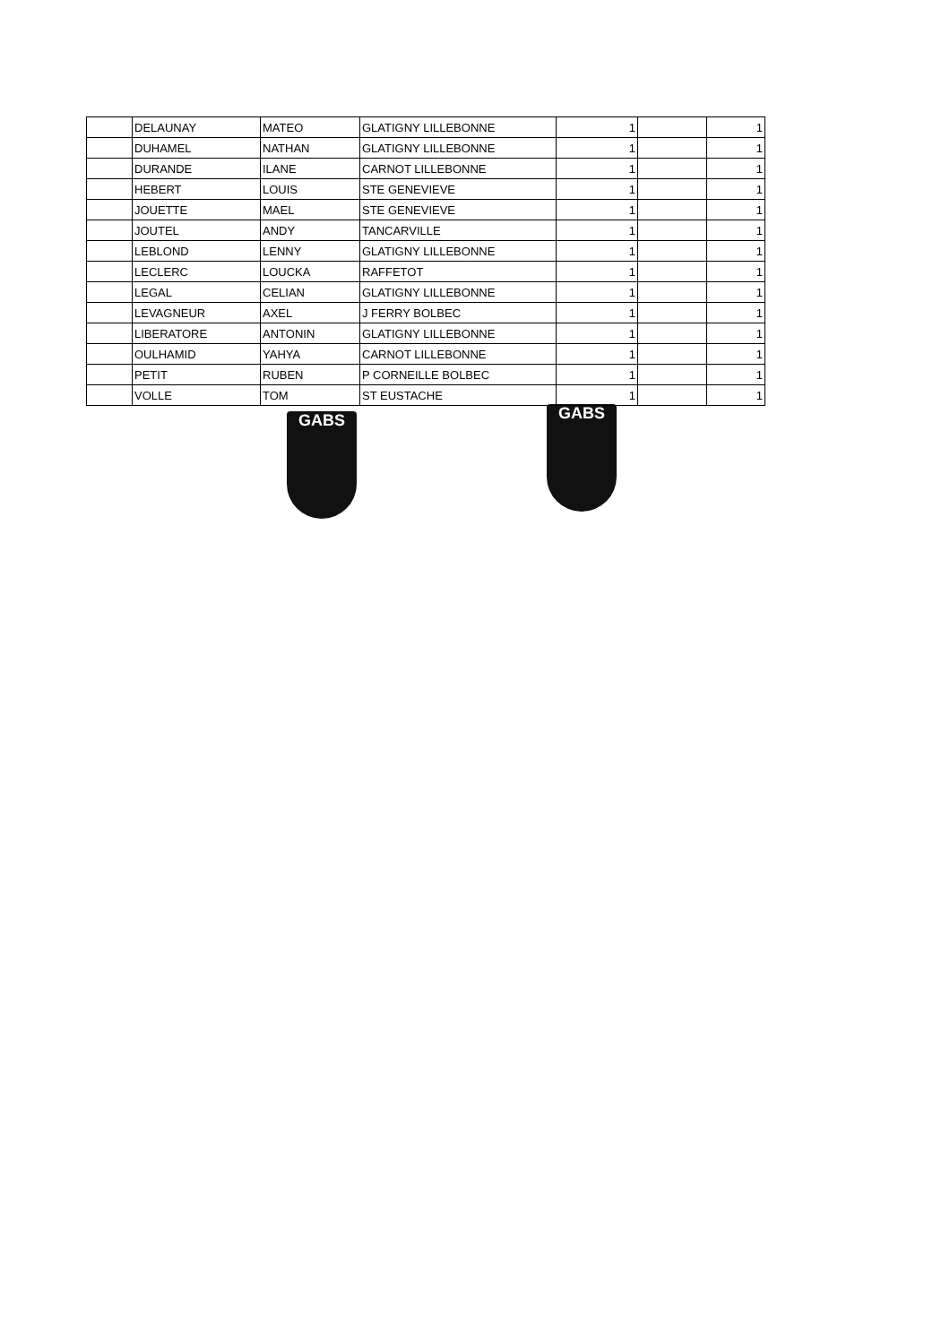| | DELAUNAY | MATEO | GLATIGNY LILLEBONNE | 1 | | 1 |
| | DUHAMEL | NATHAN | GLATIGNY LILLEBONNE | 1 | | 1 |
| | DURANDE | ILANE | CARNOT LILLEBONNE | 1 | | 1 |
| | HEBERT | LOUIS | STE GENEVIEVE | 1 | | 1 |
| | JOUETTE | MAEL | STE GENEVIEVE | 1 | | 1 |
| | JOUTEL | ANDY | TANCARVILLE | 1 | | 1 |
| | LEBLOND | LENNY | GLATIGNY LILLEBONNE | 1 | | 1 |
| | LECLERC | LOUCKA | RAFFETOT | 1 | | 1 |
| | LEGAL | CELIAN | GLATIGNY LILLEBONNE | 1 | | 1 |
| | LEVAGNEUR | AXEL | J FERRY BOLBEC | 1 | | 1 |
| | LIBERATORE | ANTONIN | GLATIGNY LILLEBONNE | 1 | | 1 |
| | OULHAMID | YAHYA | CARNOT LILLEBONNE | 1 | | 1 |
| | PETIT | RUBEN | P CORNEILLE BOLBEC | 1 | | 1 |
| | VOLLE | TOM | ST EUSTACHE | 1 | | 1 |
GABS
GABS